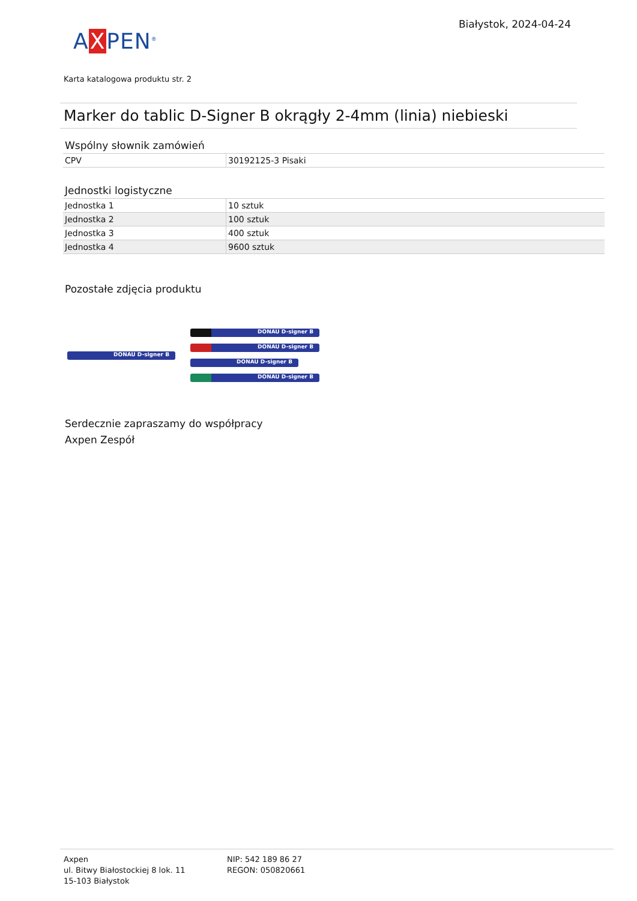AXPEN<sup>®</sup>
Białystok, 2024-04-24
Karta katalogowa produktu str. 2
Marker do tablic D-Signer B okrągły 2-4mm (linia) niebieski
Wspólny słownik zamówień
| CPV | 30192125-3 Pisaki |
Jednostki logistyczne
| Jednostka 1 | 10 sztuk |
| Jednostka 2 | 100 sztuk |
| Jednostka 3 | 400 sztuk |
| Jednostka 4 | 9600 sztuk |
Pozostałe zdjęcia produktu
DONAU D-signer B
DONAU D-signer B
DONAU D-signer B
DONAU D-signer B
DONAU D-signer B
Serdecznie zapraszamy do współpracy
Axpen Zespół
Axpen
ul. Bitwy Białostockiej 8 lok. 11
15-103 Białystok
NIP: 542 189 86 27
REGON: 050820661